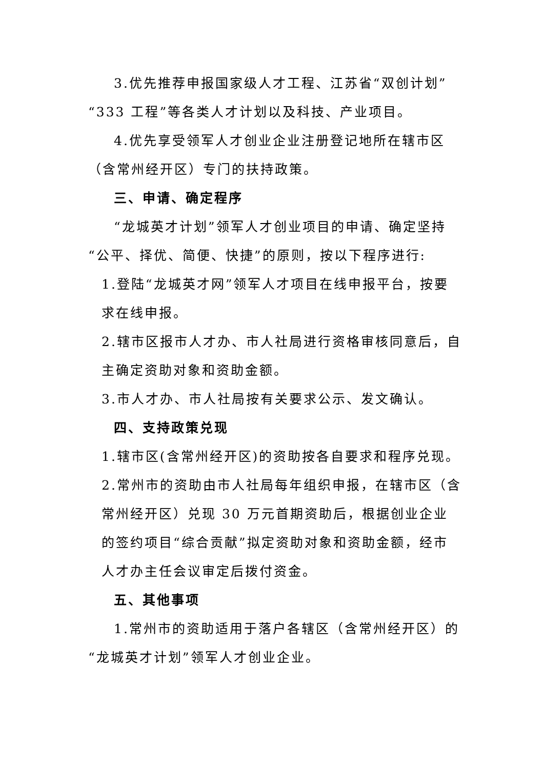3.优先推荐申报国家级人才工程、江苏省“双创计划”“333 工程”等各类人才计划以及科技、产业项目。
4.优先享受领军人才创业企业注册登记地所在辖市区（含常州经开区）专门的扶持政策。
三、申请、确定程序
“龙城英才计划”领军人才创业项目的申请、确定坚持“公平、择优、简便、快捷”的原则，按以下程序进行:
1.登陆“龙城英才网”领军人才项目在线申报平台，按要求在线申报。
2.辖市区报市人才办、市人社局进行资格审核同意后，自主确定资助对象和资助金额。
3.市人才办、市人社局按有关要求公示、发文确认。
四、支持政策兑现
1.辖市区(含常州经开区)的资助按各自要求和程序兑现。
2.常州市的资助由市人社局每年组织申报，在辖市区（含常州经开区）兑现 30 万元首期资助后，根据创业企业的签约项目“综合贡献”拟定资助对象和资助金额，经市人才办主任会议审定后拨付资金。
五、其他事项
1.常州市的资助适用于落户各辖区（含常州经开区）的“龙城英才计划”领军人才创业企业。